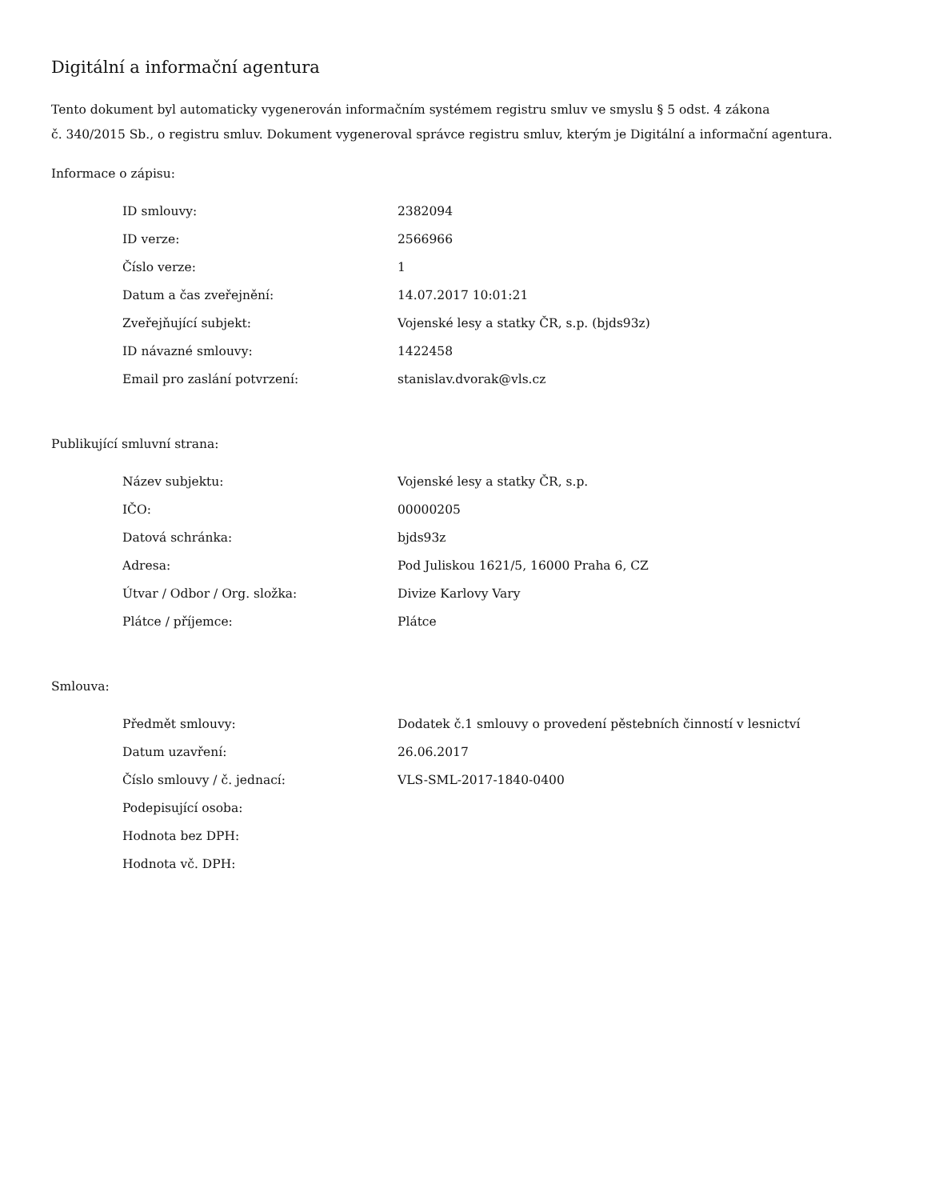Digitální a informační agentura
Tento dokument byl automaticky vygenerován informačním systémem registru smluv ve smyslu § 5 odst. 4 zákona
č. 340/2015 Sb., o registru smluv. Dokument vygeneroval správce registru smluv, kterým je Digitální a informační agentura.
Informace o zápisu:
| ID smlouvy: | 2382094 |
| ID verze: | 2566966 |
| Číslo verze: | 1 |
| Datum a čas zveřejnění: | 14.07.2017 10:01:21 |
| Zveřejňující subjekt: | Vojenské lesy a statky ČR, s.p. (bjds93z) |
| ID návazné smlouvy: | 1422458 |
| Email pro zaslání potvrzení: | stanislav.dvorak@vls.cz |
Publikující smluvní strana:
| Název subjektu: | Vojenské lesy a statky ČR, s.p. |
| IČO: | 00000205 |
| Datová schránka: | bjds93z |
| Adresa: | Pod Juliskou 1621/5, 16000 Praha 6, CZ |
| Útvar / Odbor / Org. složka: | Divize Karlovy Vary |
| Plátce / příjemce: | Plátce |
Smlouva:
| Předmět smlouvy: | Dodatek č.1 smlouvy o provedení pěstebních činností v lesnictví |
| Datum uzavření: | 26.06.2017 |
| Číslo smlouvy / č. jednací: | VLS-SML-2017-1840-0400 |
| Podepisující osoba: | |
| Hodnota bez DPH: | |
| Hodnota vč. DPH: | |